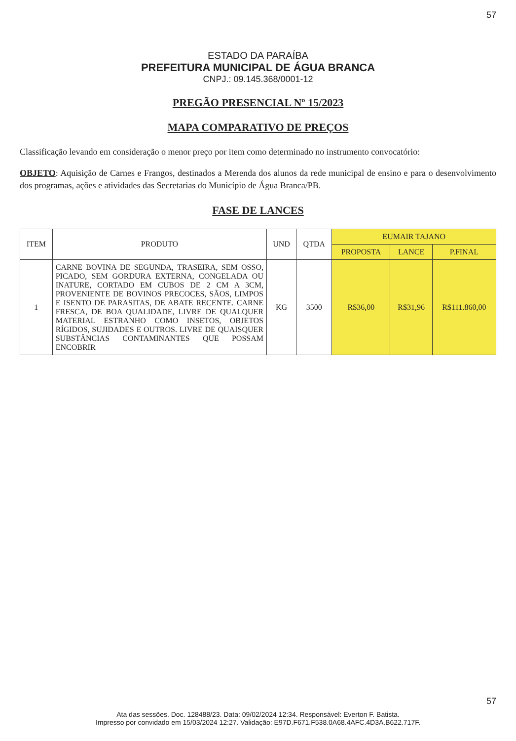57
ESTADO DA PARAÍBA
PREFEITURA MUNICIPAL DE ÁGUA BRANCA
CNPJ.: 09.145.368/0001-12
PREGÃO PRESENCIAL Nº 15/2023
MAPA COMPARATIVO DE PREÇOS
Classificação levando em consideração o menor preço por item como determinado no instrumento convocatório:
OBJETO: Aquisição de Carnes e Frangos, destinados a Merenda dos alunos da rede municipal de ensino e para o desenvolvimento dos programas, ações e atividades das Secretarias do Município de Água Branca/PB.
FASE DE LANCES
| ITEM | PRODUTO | UND | QTDA | EUMAIR TAJANO | | |
| --- | --- | --- | --- | --- | --- | --- |
| | | | | PROPOSTA | LANCE | P.FINAL |
| 1 | CARNE BOVINA DE SEGUNDA, TRASEIRA, SEM OSSO, PICADO, SEM GORDURA EXTERNA, CONGELADA OU INATURE, CORTADO EM CUBOS DE 2 CM A 3CM, PROVENIENTE DE BOVINOS PRECOCES, SÃOS, LIMPOS E ISENTO DE PARASITAS, DE ABATE RECENTE. CARNE FRESCA, DE BOA QUALIDADE, LIVRE DE QUALQUER MATERIAL ESTRANHO COMO INSETOS, OBJETOS RÍGIDOS, SUJIDADES E OUTROS. LIVRE DE QUAISQUER SUBSTÂNCIAS CONTAMINANTES QUE POSSAM ENCOBRIR | KG | 3500 | R$36,00 | R$31,96 | R$111.860,00 |
57
Ata das sessões. Doc. 128488/23. Data: 09/02/2024 12:34. Responsável: Everton F. Batista.
Impresso por convidado em 15/03/2024 12:27. Validação: E97D.F671.F538.0A68.4AFC.4D3A.B622.717F.